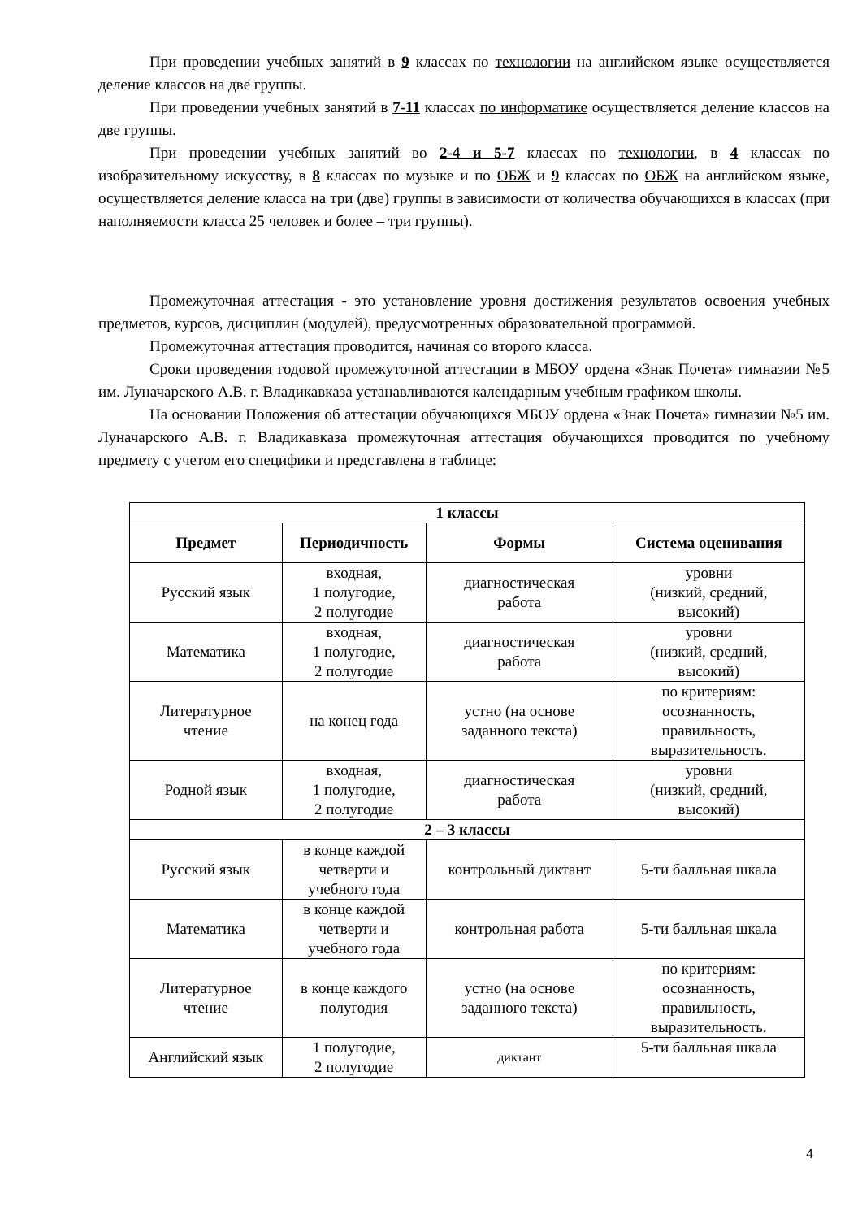При проведении учебных занятий в 9 классах по технологии на английском языке осуществляется деление классов на две группы.
При проведении учебных занятий в 7-11 классах по информатике осуществляется деление классов на две группы.
При проведении учебных занятий во 2-4 и 5-7 классах по технологии, в 4 классах по изобразительному искусству, в 8 классах по музыке и по ОБЖ и 9 классах по ОБЖ на английском языке, осуществляется деление класса на три (две) группы в зависимости от количества обучающихся в классах (при наполняемости класса 25 человек и более – три группы).
Промежуточная аттестация - это установление уровня достижения результатов освоения учебных предметов, курсов, дисциплин (модулей), предусмотренных образовательной программой.
Промежуточная аттестация проводится, начиная со второго класса.
Сроки проведения годовой промежуточной аттестации в МБОУ ордена «Знак Почета» гимназии №5 им. Луначарского А.В. г. Владикавказа устанавливаются календарным учебным графиком школы.
На основании Положения об аттестации обучающихся МБОУ ордена «Знак Почета» гимназии №5 им. Луначарского А.В. г. Владикавказа промежуточная аттестация обучающихся проводится по учебному предмету с учетом его специфики и представлена в таблице:
| 1 классы | | | |
| Предмет | Периодичность | Формы | Система оценивания |
| Русский язык | входная, 1 полугодие, 2 полугодие | диагностическая работа | уровни (низкий, средний, высокий) |
| Математика | входная, 1 полугодие, 2 полугодие | диагностическая работа | уровни (низкий, средний, высокий) |
| Литературное чтение | на конец года | устно (на основе заданного текста) | по критериям: осознанность, правильность, выразительность. |
| Родной язык | входная, 1 полугодие, 2 полугодие | диагностическая работа | уровни (низкий, средний, высокий) |
| 2 – 3 классы | | | |
| Русский язык | в конце каждой четверти и учебного года | контрольный диктант | 5-ти балльная шкала |
| Математика | в конце каждой четверти и учебного года | контрольная работа | 5-ти балльная шкала |
| Литературное чтение | в конце каждого полугодия | устно (на основе заданного текста) | по критериям: осознанность, правильность, выразительность. |
| Английский язык | 1 полугодие, 2 полугодие | диктант | 5-ти балльная шкала |
4